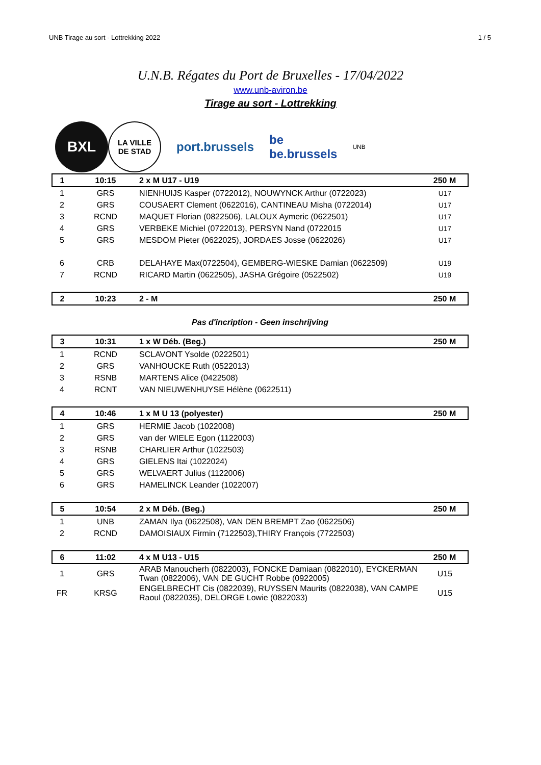UNB Tirage au sort - Lottrekking 2022 1 / 5
U.N.B. Régates du Port de Bruxelles - 17/04/2022
www.unb-aviron.be
Tirage au sort - Lottrekking
BXL
LA VILLE
DE STAD
port.brussels
be
be.brussels
UNB
| 1 | 10:15 | 2 x M U17 - U19 | 250 M |
| 1 | GRS | NIENHUIJS Kasper (0722012), NOUWYNCK Arthur (0722023) | U17 |
| 2 | GRS | COUSAERT Clement (0622016), CANTINEAU Misha (0722014) | U17 |
| 3 | RCND | MAQUET Florian (0822506), LALOUX Aymeric (0622501) | U17 |
| 4 | GRS | VERBEKE Michiel (0722013), PERSYN Nand (0722015 | U17 |
| 5 | GRS | MESDOM Pieter (0622025), JORDAES Josse (0622026) | U17 |
| 6 | CRB | DELAHAYE Max(0722504), GEMBERG-WIESKE Damian (0622509) | U19 |
| 7 | RCND | RICARD Martin (0622505), JASHA Grégoire (0522502) | U19 |
| 2 | 10:23 | 2 - M | 250 M |
| Pas d'incription - Geen inschrijving | | | |
| 3 | 10:31 | 1 x W Déb. (Beg.) | 250 M |
| 1 | RCND | SCLAVONT Ysolde (0222501) | |
| 2 | GRS | VANHOUCKE Ruth (0522013) | |
| 3 | RSNB | MARTENS Alice (0422508) | |
| 4 | RCNT | VAN NIEUWENHUYSE Hélène (0622511) | |
| 4 | 10:46 | 1 x M U 13 (polyester) | 250 M |
| 1 | GRS | HERMIE Jacob (1022008) | |
| 2 | GRS | van der WIELE Egon (1122003) | |
| 3 | RSNB | CHARLIER Arthur (1022503) | |
| 4 | GRS | GIELENS Itai (1022024) | |
| 5 | GRS | WELVAERT Julius (1122006) | |
| 6 | GRS | HAMELINCK Leander (1022007) | |
| 5 | 10:54 | 2 x M Déb. (Beg.) | 250 M |
| 1 | UNB | ZAMAN Ilya (0622508), VAN DEN BREMPT Zao (0622506) | |
| 2 | RCND | DAMOISIAUX Firmin (7122503),THIRY François (7722503) | |
| 6 | 11:02 | 4 x M U13 - U15 | 250 M |
| 1 | GRS | ARAB Manoucherh (0822003), FONCKE Damiaan (0822010), EYCKERMAN Twan (0822006), VAN DE GUCHT Robbe (0922005) | U15 |
| FR | KRSG | ENGELBRECHT Cis (0822039), RUYSSEN Maurits (0822038), VAN CAMPE Raoul (0822035), DELORGE Lowie (0822033) | U15 |